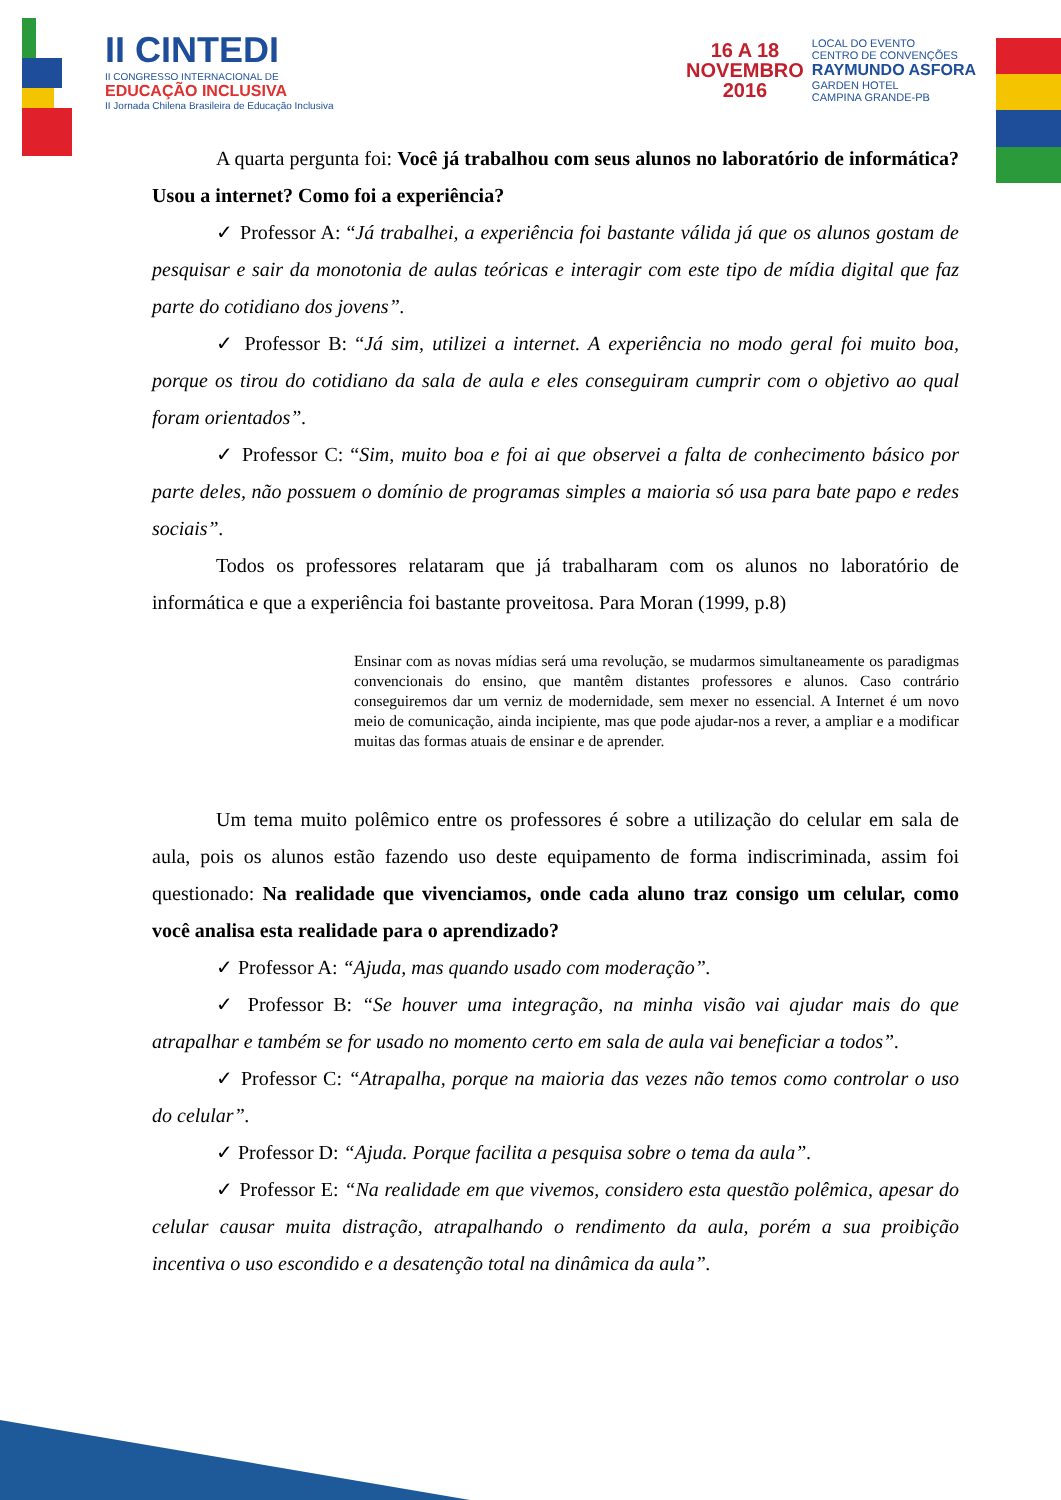II CINTEDI
II CONGRESSO INTERNACIONAL DE
EDUCAÇÃO INCLUSIVA
II Jornada Chilena Brasileira de Educação Inclusiva
16 A 18
NOVEMBRO
2016
LOCAL DO EVENTO
CENTRO DE CONVENÇÕES
RAYMUNDO ASFORA
GARDEN HOTEL
CAMPINA GRANDE-PB
A quarta pergunta foi: Você já trabalhou com seus alunos no laboratório de informática? Usou a internet? Como foi a experiência?
✓ Professor A: “Já trabalhei, a experiência foi bastante válida já que os alunos gostam de pesquisar e sair da monotonia de aulas teóricas e interagir com este tipo de mídia digital que faz parte do cotidiano dos jovens”.
✓ Professor B: “Já sim, utilizei a internet. A experiência no modo geral foi muito boa, porque os tirou do cotidiano da sala de aula e eles conseguiram cumprir com o objetivo ao qual foram orientados”.
✓ Professor C: “Sim, muito boa e foi ai que observei a falta de conhecimento básico por parte deles, não possuem o domínio de programas simples a maioria só usa para bate papo e redes sociais”.
Todos os professores relataram que já trabalharam com os alunos no laboratório de informática e que a experiência foi bastante proveitosa. Para Moran (1999, p.8)
Ensinar com as novas mídias será uma revolução, se mudarmos simultaneamente os paradigmas convencionais do ensino, que mantêm distantes professores e alunos. Caso contrário conseguiremos dar um verniz de modernidade, sem mexer no essencial. A Internet é um novo meio de comunicação, ainda incipiente, mas que pode ajudar-nos a rever, a ampliar e a modificar muitas das formas atuais de ensinar e de aprender.
Um tema muito polêmico entre os professores é sobre a utilização do celular em sala de aula, pois os alunos estão fazendo uso deste equipamento de forma indiscriminada, assim foi questionado: Na realidade que vivenciamos, onde cada aluno traz consigo um celular, como você analisa esta realidade para o aprendizado?
✓ Professor A: “Ajuda, mas quando usado com moderação”.
✓ Professor B: “Se houver uma integração, na minha visão vai ajudar mais do que atrapalhar e também se for usado no momento certo em sala de aula vai beneficiar a todos”.
✓ Professor C: “Atrapalha, porque na maioria das vezes não temos como controlar o uso do celular”.
✓ Professor D: “Ajuda. Porque facilita a pesquisa sobre o tema da aula”.
✓ Professor E: “Na realidade em que vivemos, considero esta questão polêmica, apesar do celular causar muita distração, atrapalhando o rendimento da aula, porém a sua proibição incentiva o uso escondido e a desatenção total na dinâmica da aula”.